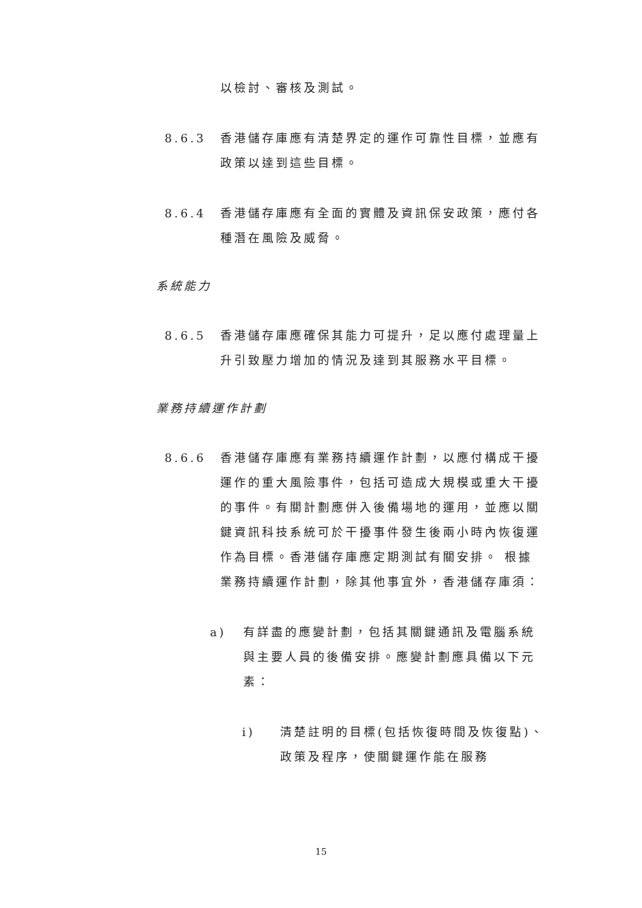以檢討、審核及測試。
8.6.3 香港儲存庫應有清楚界定的運作可靠性目標，並應有政策以達到這些目標。
8.6.4 香港儲存庫應有全面的實體及資訊保安政策，應付各種潛在風險及威脅。
系統能力
8.6.5 香港儲存庫應確保其能力可提升，足以應付處理量上升引致壓力增加的情況及達到其服務水平目標。
業務持續運作計劃
8.6.6 香港儲存庫應有業務持續運作計劃，以應付構成干擾運作的重大風險事件，包括可造成大規模或重大干擾的事件。有關計劃應併入後備場地的運用，並應以關鍵資訊科技系統可於干擾事件發生後兩小時內恢復運作為目標。香港儲存庫應定期測試有關安排。 根據業務持續運作計劃，除其他事宜外，香港儲存庫須：
a) 有詳盡的應變計劃，包括其關鍵通訊及電腦系統與主要人員的後備安排。應變計劃應具備以下元素：
i) 清楚註明的目標(包括恢復時間及恢復點)、政策及程序，使關鍵運作能在服務
15